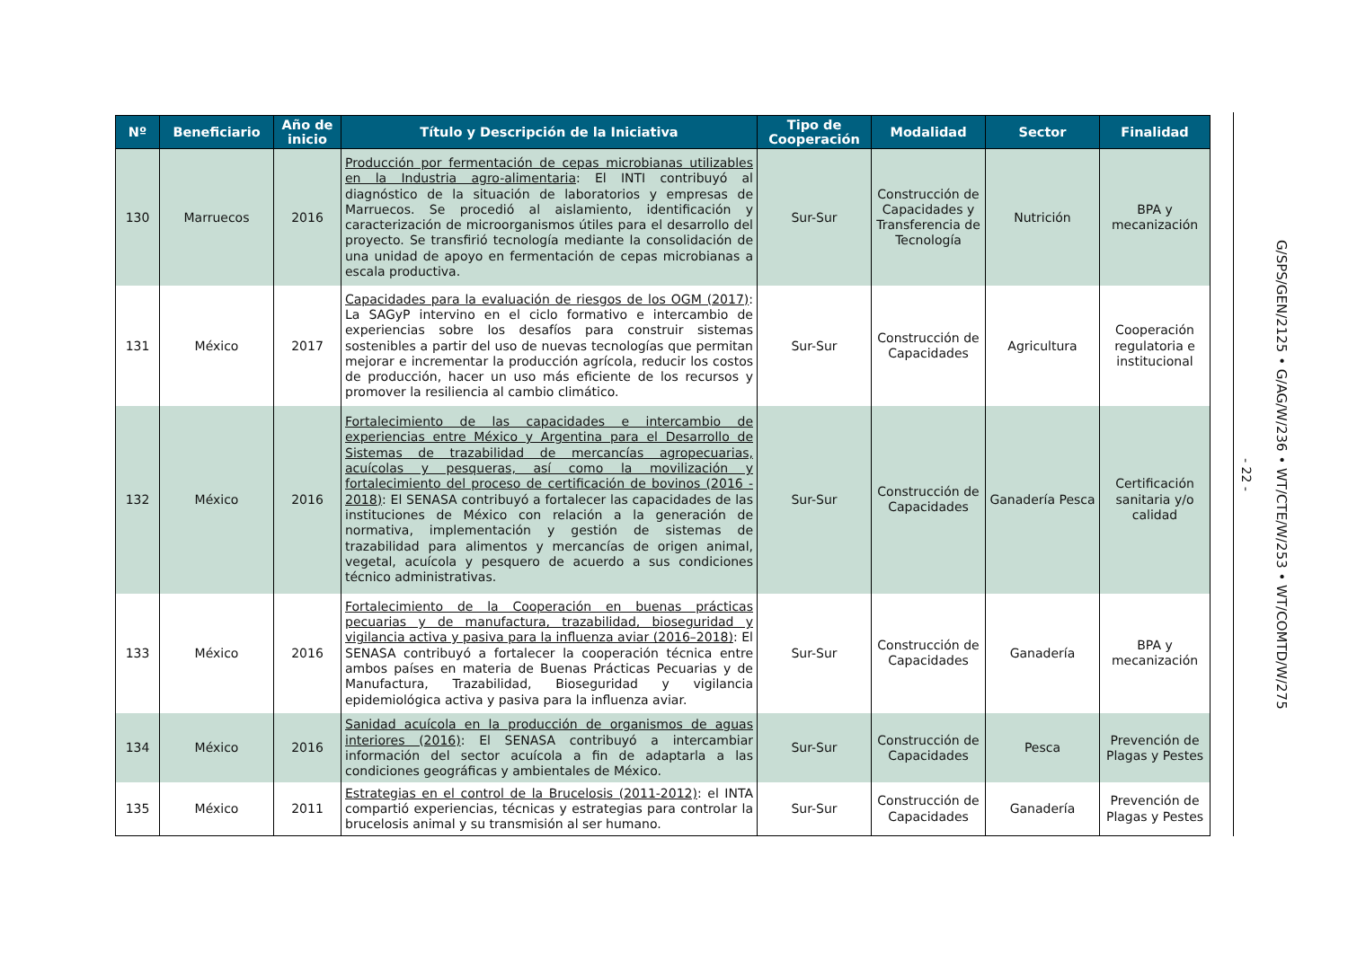| Nº | Beneficiario | Año de inicio | Título y Descripción de la Iniciativa | Tipo de Cooperación | Modalidad | Sector | Finalidad |
| --- | --- | --- | --- | --- | --- | --- | --- |
| 130 | Marruecos | 2016 | Producción por fermentación de cepas microbianas utilizables en la Industria agro-alimentaria : El INTI contribuyó al diagnóstico de la situación de laboratorios y empresas de Marruecos. Se procedió al aislamiento, identificación y caracterización de microorganismos útiles para el desarrollo del proyecto. Se transfirió tecnología mediante la consolidación de una unidad de apoyo en fermentación de cepas microbianas a escala productiva. | Sur-Sur | Construcción de Capacidades y Transferencia de Tecnología | Nutrición | BPA y mecanización |
| 131 | México | 2017 | Capacidades para la evaluación de riesgos de los OGM (2017) : La SAGyP intervino en el ciclo formativo e intercambio de experiencias sobre los desafíos para construir sistemas sostenibles a partir del uso de nuevas tecnologías que permitan mejorar e incrementar la producción agrícola, reducir los costos de producción, hacer un uso más eficiente de los recursos y promover la resiliencia al cambio climático. | Sur-Sur | Construcción de Capacidades | Agricultura | Cooperación regulatoria e institucional |
| 132 | México | 2016 | Fortalecimiento de las capacidades e intercambio de experiencias entre México y Argentina para el Desarrollo de Sistemas de trazabilidad de mercancías agropecuarias, acuícolas y pesqueras, así como la movilización y fortalecimiento del proceso de certificación de bovinos (2016 - 2018) : El SENASA contribuyó a fortalecer las capacidades de las instituciones de México con relación a la generación de normativa, implementación y gestión de sistemas de trazabilidad para alimentos y mercancías de origen animal, vegetal, acuícola y pesquero de acuerdo a sus condiciones técnico administrativas. | Sur-Sur | Construcción de Capacidades | Ganadería Pesca | Certificación sanitaria y/o calidad |
| 133 | México | 2016 | Fortalecimiento de la Cooperación en buenas prácticas pecuarias y de manufactura, trazabilidad, bioseguridad y vigilancia activa y pasiva para la influenza aviar (2016–2018) : El SENASA contribuyó a fortalecer la cooperación técnica entre ambos países en materia de Buenas Prácticas Pecuarias y de Manufactura, Trazabilidad, Bioseguridad y vigilancia epidemiológica activa y pasiva para la influenza aviar. | Sur-Sur | Construcción de Capacidades | Ganadería | BPA y mecanización |
| 134 | México | 2016 | Sanidad acuícola en la producción de organismos de aguas interiores (2016) : El SENASA contribuyó a intercambiar información del sector acuícola a fin de adaptarla a las condiciones geográficas y ambientales de México. | Sur-Sur | Construcción de Capacidades | Pesca | Prevención de Plagas y Pestes |
| 135 | México | 2011 | Estrategias en el control de la Brucelosis (2011-2012) : el INTA compartió experiencias, técnicas y estrategias para controlar la brucelosis animal y su transmisión al ser humano. | Sur-Sur | Construcción de Capacidades | Ganadería | Prevención de Plagas y Pestes |
- 22 -
G/SPS/GEN/2125 • G/AG/W/236 • WT/CTE/W/253 • WT/COMTD/W/275